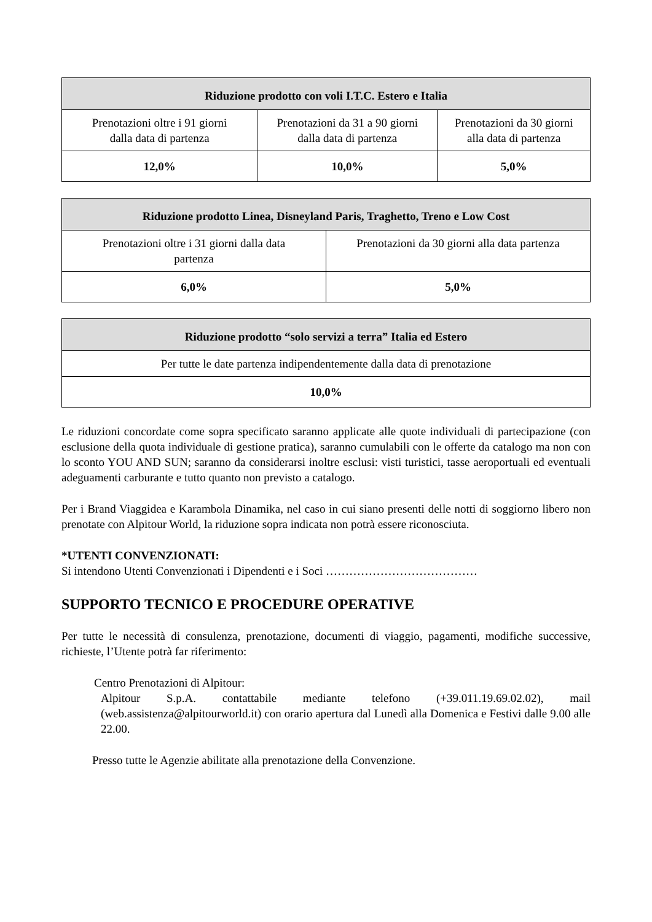| Riduzione prodotto con voli I.T.C. Estero e Italia | | |
| --- | --- | --- |
| Prenotazioni oltre i 91 giorni dalla data di partenza | Prenotazioni da 31 a 90 giorni dalla data di partenza | Prenotazioni da 30 giorni alla data di partenza |
| 12,0% | 10,0% | 5,0% |
| Riduzione prodotto Linea, Disneyland Paris, Traghetto, Treno e Low Cost | |
| --- | --- |
| Prenotazioni oltre i 31 giorni dalla data partenza | Prenotazioni da 30 giorni alla data partenza |
| 6,0% | 5,0% |
| Riduzione prodotto “solo servizi a terra” Italia ed Estero |
| --- |
| Per tutte le date partenza indipendentemente dalla data di prenotazione |
| 10,0% |
Le riduzioni concordate come sopra specificato saranno applicate alle quote individuali di partecipazione (con esclusione della quota individuale di gestione pratica), saranno cumulabili con le offerte da catalogo ma non con lo sconto YOU AND SUN; saranno da considerarsi inoltre esclusi: visti turistici, tasse aeroportuali ed eventuali adeguamenti carburante e tutto quanto non previsto a catalogo.
Per i Brand Viaggidea e Karambola Dinamika, nel caso in cui siano presenti delle notti di soggiorno libero non prenotate con Alpitour World, la riduzione sopra indicata non potrà essere riconosciuta.
*UTENTI CONVENZIONATI:
Si intendono Utenti Convenzionati i Dipendenti e i Soci …………………………………
SUPPORTO TECNICO E PROCEDURE OPERATIVE
Per tutte le necessità di consulenza, prenotazione, documenti di viaggio, pagamenti, modifiche successive, richieste, l’Utente potrà far riferimento:
Centro Prenotazioni di Alpitour:
Alpitour S.p.A. contattabile mediante telefono (+39.011.19.69.02.02), mail (web.assistenza@alpitourworld.it) con orario apertura dal Lunedì alla Domenica e Festivi dalle 9.00 alle 22.00.
Presso tutte le Agenzie abilitate alla prenotazione della Convenzione.